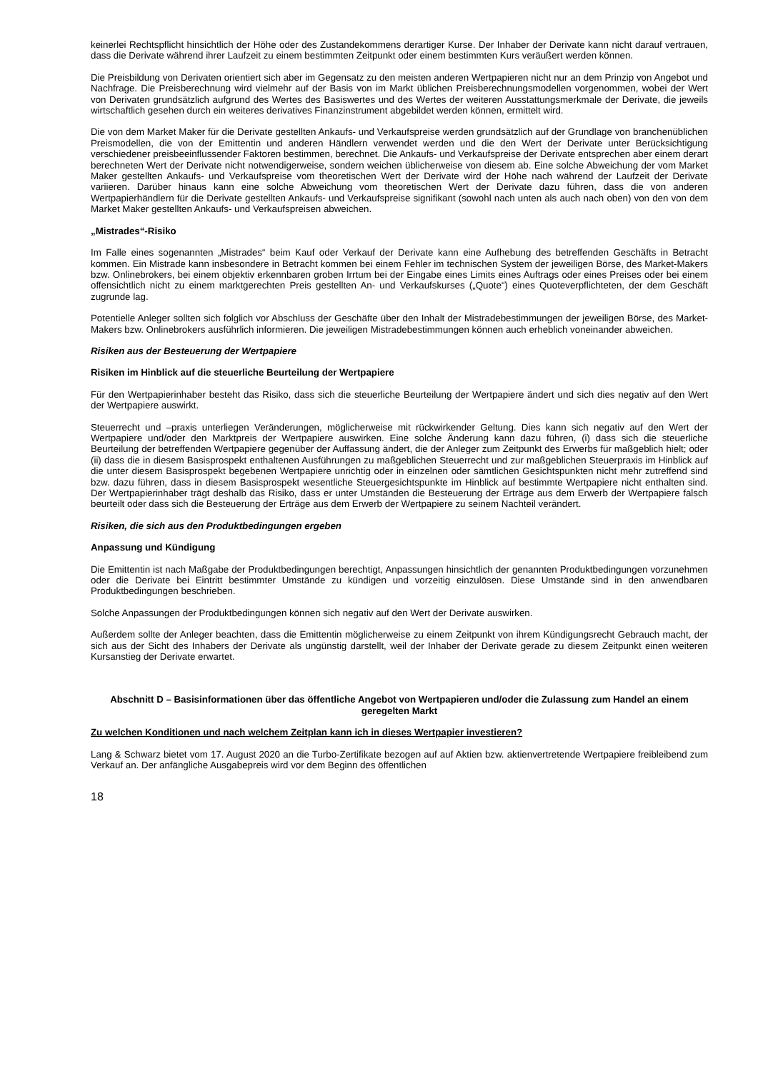keinerlei Rechtspflicht hinsichtlich der Höhe oder des Zustandekommens derartiger Kurse. Der Inhaber der Derivate kann nicht darauf vertrauen, dass die Derivate während ihrer Laufzeit zu einem bestimmten Zeitpunkt oder einem bestimmten Kurs veräußert werden können.
Die Preisbildung von Derivaten orientiert sich aber im Gegensatz zu den meisten anderen Wertpapieren nicht nur an dem Prinzip von Angebot und Nachfrage. Die Preisberechnung wird vielmehr auf der Basis von im Markt üblichen Preisberechnungsmodellen vorgenommen, wobei der Wert von Derivaten grundsätzlich aufgrund des Wertes des Basiswertes und des Wertes der weiteren Ausstattungsmerkmale der Derivate, die jeweils wirtschaftlich gesehen durch ein weiteres derivatives Finanzinstrument abgebildet werden können, ermittelt wird.
Die von dem Market Maker für die Derivate gestellten Ankaufs- und Verkaufspreise werden grundsätzlich auf der Grundlage von branchenüblichen Preismodellen, die von der Emittentin und anderen Händlern verwendet werden und die den Wert der Derivate unter Berücksichtigung verschiedener preisbeeinflussender Faktoren bestimmen, berechnet. Die Ankaufs- und Verkaufspreise der Derivate entsprechen aber einem derart berechneten Wert der Derivate nicht notwendigerweise, sondern weichen üblicherweise von diesem ab. Eine solche Abweichung der vom Market Maker gestellten Ankaufs- und Verkaufspreise vom theoretischen Wert der Derivate wird der Höhe nach während der Laufzeit der Derivate variieren. Darüber hinaus kann eine solche Abweichung vom theoretischen Wert der Derivate dazu führen, dass die von anderen Wertpapierhändlern für die Derivate gestellten Ankaufs- und Verkaufspreise signifikant (sowohl nach unten als auch nach oben) von den von dem Market Maker gestellten Ankaufs- und Verkaufspreisen abweichen.
„Mistrades“-Risiko
Im Falle eines sogenannten „Mistrades“ beim Kauf oder Verkauf der Derivate kann eine Aufhebung des betreffenden Geschäfts in Betracht kommen. Ein Mistrade kann insbesondere in Betracht kommen bei einem Fehler im technischen System der jeweiligen Börse, des Market-Makers bzw. Onlinebrokers, bei einem objektiv erkennbaren groben Irrtum bei der Eingabe eines Limits eines Auftrags oder eines Preises oder bei einem offensichtlich nicht zu einem marktgerechten Preis gestellten An- und Verkaufskurses („Quote“) eines Quoteverpflichteten, der dem Geschäft zugrunde lag.
Potentielle Anleger sollten sich folglich vor Abschluss der Geschäfte über den Inhalt der Mistradebestimmungen der jeweiligen Börse, des Market-Makers bzw. Onlinebrokers ausführlich informieren. Die jeweiligen Mistradebestimmungen können auch erheblich voneinander abweichen.
Risiken aus der Besteuerung der Wertpapiere
Risiken im Hinblick auf die steuerliche Beurteilung der Wertpapiere
Für den Wertpapierinhaber besteht das Risiko, dass sich die steuerliche Beurteilung der Wertpapiere ändert und sich dies negativ auf den Wert der Wertpapiere auswirkt.
Steuerrecht und –praxis unterliegen Veränderungen, möglicherweise mit rückwirkender Geltung. Dies kann sich negativ auf den Wert der Wertpapiere und/oder den Marktpreis der Wertpapiere auswirken. Eine solche Änderung kann dazu führen, (i) dass sich die steuerliche Beurteilung der betreffenden Wertpapiere gegenüber der Auffassung ändert, die der Anleger zum Zeitpunkt des Erwerbs für maßgeblich hielt; oder (ii) dass die in diesem Basisprospekt enthaltenen Ausführungen zu maßgeblichen Steuerrecht und zur maßgeblichen Steuerpraxis im Hinblick auf die unter diesem Basisprospekt begebenen Wertpapiere unrichtig oder in einzelnen oder sämtlichen Gesichtspunkten nicht mehr zutreffend sind bzw. dazu führen, dass in diesem Basisprospekt wesentliche Steuergesichtspunkte im Hinblick auf bestimmte Wertpapiere nicht enthalten sind. Der Wertpapierinhaber trägt deshalb das Risiko, dass er unter Umständen die Besteuerung der Erträge aus dem Erwerb der Wertpapiere falsch beurteilt oder dass sich die Besteuerung der Erträge aus dem Erwerb der Wertpapiere zu seinem Nachteil verändert.
Risiken, die sich aus den Produktbedingungen ergeben
Anpassung und Kündigung
Die Emittentin ist nach Maßgabe der Produktbedingungen berechtigt, Anpassungen hinsichtlich der genannten Produktbedingungen vorzunehmen oder die Derivate bei Eintritt bestimmter Umstände zu kündigen und vorzeitig einzulösen. Diese Umstände sind in den anwendbaren Produktbedingungen beschrieben.
Solche Anpassungen der Produktbedingungen können sich negativ auf den Wert der Derivate auswirken.
Außerdem sollte der Anleger beachten, dass die Emittentin möglicherweise zu einem Zeitpunkt von ihrem Kündigungsrecht Gebrauch macht, der sich aus der Sicht des Inhabers der Derivate als ungünstig darstellt, weil der Inhaber der Derivate gerade zu diesem Zeitpunkt einen weiteren Kursanstieg der Derivate erwartet.
Abschnitt D – Basisinformationen über das öffentliche Angebot von Wertpapieren und/oder die Zulassung zum Handel an einem geregelten Markt
Zu welchen Konditionen und nach welchem Zeitplan kann ich in dieses Wertpapier investieren?
Lang & Schwarz bietet vom 17. August 2020 an die Turbo-Zertifikate bezogen auf auf Aktien bzw. aktienvertretende Wertpapiere freibleibend zum Verkauf an. Der anfängliche Ausgabepreis wird vor dem Beginn des öffentlichen
18